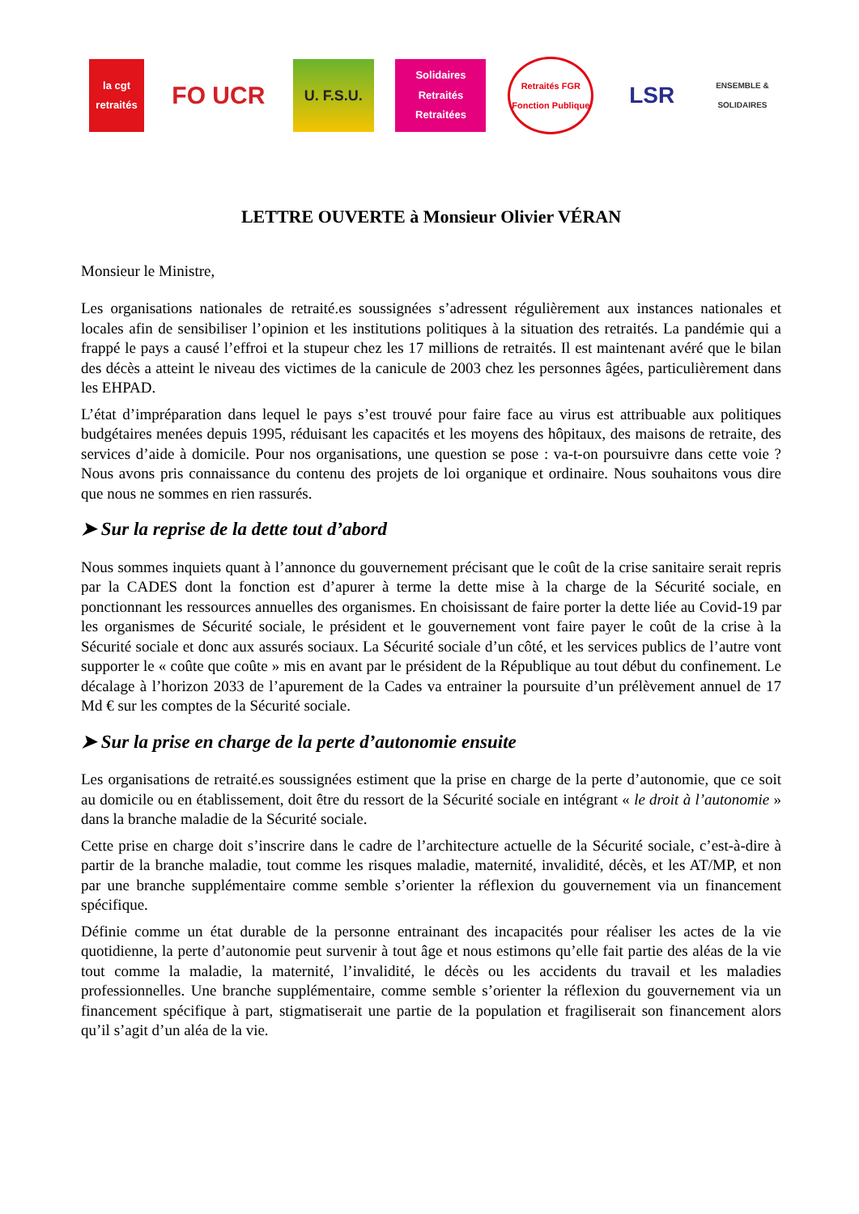la cgt retraités
FO UCR
U. F.S.U.
Solidaires Retraités Retraitées
Retraités FGR Fonction Publique
LSR
ENSEMBLE & SOLIDAIRES
LETTRE OUVERTE à Monsieur Olivier VÉRAN
Monsieur le Ministre,
Les organisations nationales de retraité.es soussignées s’adressent régulièrement aux instances nationales et locales afin de sensibiliser l’opinion et les institutions politiques à la situation des retraités. La pandémie qui a frappé le pays a causé l’effroi et la stupeur chez les 17 millions de retraités. Il est maintenant avéré que le bilan des décès a atteint le niveau des victimes de la canicule de 2003 chez les personnes âgées, particulièrement dans les EHPAD.
L’état d’impréparation dans lequel le pays s’est trouvé pour faire face au virus est attribuable aux politiques budgétaires menées depuis 1995, réduisant les capacités et les moyens des hôpitaux, des maisons de retraite, des services d’aide à domicile. Pour nos organisations, une question se pose : va-t-on poursuivre dans cette voie ? Nous avons pris connaissance du contenu des projets de loi organique et ordinaire. Nous souhaitons vous dire que nous ne sommes en rien rassurés.
➤ Sur la reprise de la dette tout d’abord
Nous sommes inquiets quant à l’annonce du gouvernement précisant que le coût de la crise sanitaire serait repris par la CADES dont la fonction est d’apurer à terme la dette mise à la charge de la Sécurité sociale, en ponctionnant les ressources annuelles des organismes. En choisissant de faire porter la dette liée au Covid-19 par les organismes de Sécurité sociale, le président et le gouvernement vont faire payer le coût de la crise à la Sécurité sociale et donc aux assurés sociaux. La Sécurité sociale d’un côté, et les services publics de l’autre vont supporter le « coûte que coûte » mis en avant par le président de la République au tout début du confinement. Le décalage à l’horizon 2033 de l’apurement de la Cades va entrainer la poursuite d’un prélèvement annuel de 17 Md € sur les comptes de la Sécurité sociale.
➤ Sur la prise en charge de la perte d’autonomie ensuite
Les organisations de retraité.es soussignées estiment que la prise en charge de la perte d’autonomie, que ce soit au domicile ou en établissement, doit être du ressort de la Sécurité sociale en intégrant « le droit à l’autonomie » dans la branche maladie de la Sécurité sociale.
Cette prise en charge doit s’inscrire dans le cadre de l’architecture actuelle de la Sécurité sociale, c’est-à-dire à partir de la branche maladie, tout comme les risques maladie, maternité, invalidité, décès, et les AT/MP, et non par une branche supplémentaire comme semble s’orienter la réflexion du gouvernement via un financement spécifique.
Définie comme un état durable de la personne entrainant des incapacités pour réaliser les actes de la vie quotidienne, la perte d’autonomie peut survenir à tout âge et nous estimons qu’elle fait partie des aléas de la vie tout comme la maladie, la maternité, l’invalidité, le décès ou les accidents du travail et les maladies professionnelles. Une branche supplémentaire, comme semble s’orienter la réflexion du gouvernement via un financement spécifique à part, stigmatiserait une partie de la population et fragiliserait son financement alors qu’il s’agit d’un aléa de la vie.